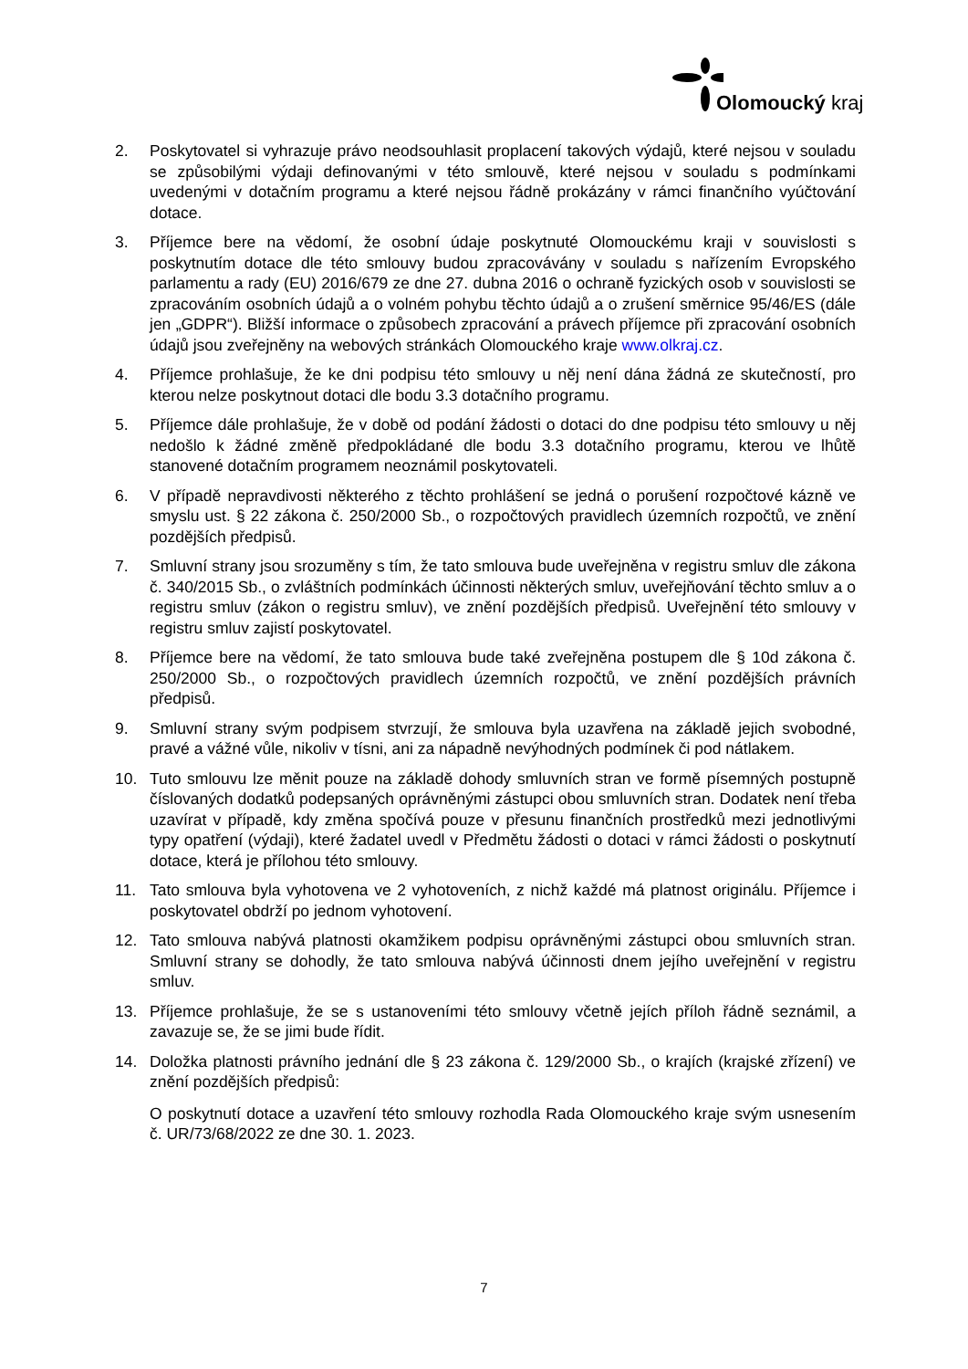Olomoucký kraj
2. Poskytovatel si vyhrazuje právo neodsouhlasit proplacení takových výdajů, které nejsou v souladu se způsobilými výdaji definovanými v této smlouvě, které nejsou v souladu s podmínkami uvedenými v dotačním programu a které nejsou řádně prokázány v rámci finančního vyúčtování dotace.
3. Příjemce bere na vědomí, že osobní údaje poskytnuté Olomouckému kraji v souvislosti s poskytnutím dotace dle této smlouvy budou zpracovávány v souladu s nařízením Evropského parlamentu a rady (EU) 2016/679 ze dne 27. dubna 2016 o ochraně fyzických osob v souvislosti se zpracováním osobních údajů a o volném pohybu těchto údajů a o zrušení směrnice 95/46/ES (dále jen „GDPR“). Bližší informace o způsobech zpracování a právech příjemce při zpracování osobních údajů jsou zveřejněny na webových stránkách Olomouckého kraje www.olkraj.cz.
4. Příjemce prohlašuje, že ke dni podpisu této smlouvy u něj není dána žádná ze skutečností, pro kterou nelze poskytnout dotaci dle bodu 3.3 dotačního programu.
5. Příjemce dále prohlašuje, že v době od podání žádosti o dotaci do dne podpisu této smlouvy u něj nedošlo k žádné změně předpokládané dle bodu 3.3 dotačního programu, kterou ve lhůtě stanovené dotačním programem neoznámil poskytovateli.
6. V případě nepravdivosti některého z těchto prohlášení se jedná o porušení rozpočtové kázně ve smyslu ust. § 22 zákona č. 250/2000 Sb., o rozpočtových pravidlech územních rozpočtů, ve znění pozdějších předpisů.
7. Smluvní strany jsou srozuměny s tím, že tato smlouva bude uveřejněna v registru smluv dle zákona č. 340/2015 Sb., o zvláštních podmínkách účinnosti některých smluv, uveřejňování těchto smluv a o registru smluv (zákon o registru smluv), ve znění pozdějších předpisů. Uveřejnění této smlouvy v registru smluv zajistí poskytovatel.
8. Příjemce bere na vědomí, že tato smlouva bude také zveřejněna postupem dle § 10d zákona č. 250/2000 Sb., o rozpočtových pravidlech územních rozpočtů, ve znění pozdějších právních předpisů.
9. Smluvní strany svým podpisem stvrzují, že smlouva byla uzavřena na základě jejich svobodné, pravé a vážné vůle, nikoliv v tísni, ani za nápadně nevýhodných podmínek či pod nátlakem.
10. Tuto smlouvu lze měnit pouze na základě dohody smluvních stran ve formě písemných postupně číslovaných dodatků podepsaných oprávněnými zástupci obou smluvních stran. Dodatek není třeba uzavírat v případě, kdy změna spočívá pouze v přesunu finančních prostředků mezi jednotlivými typy opatření (výdaji), které žadatel uvedl v Předmětu žádosti o dotaci v rámci žádosti o poskytnutí dotace, která je přílohou této smlouvy.
11. Tato smlouva byla vyhotovena ve 2 vyhotoveních, z nichž každé má platnost originálu. Příjemce i poskytovatel obdrží po jednom vyhotovení.
12. Tato smlouva nabývá platnosti okamžikem podpisu oprávněnými zástupci obou smluvních stran. Smluvní strany se dohodly, že tato smlouva nabývá účinnosti dnem jejího uveřejnění v registru smluv.
13. Příjemce prohlašuje, že se s ustanoveními této smlouvy včetně jejích příloh řádně seznámil, a zavazuje se, že se jimi bude řídit.
14. Doložka platnosti právního jednání dle § 23 zákona č. 129/2000 Sb., o krajích (krajské zřízení) ve znění pozdějších předpisů:
O poskytnutí dotace a uzavření této smlouvy rozhodla Rada Olomouckého kraje svým usnesením č. UR/73/68/2022 ze dne 30. 1. 2023.
7